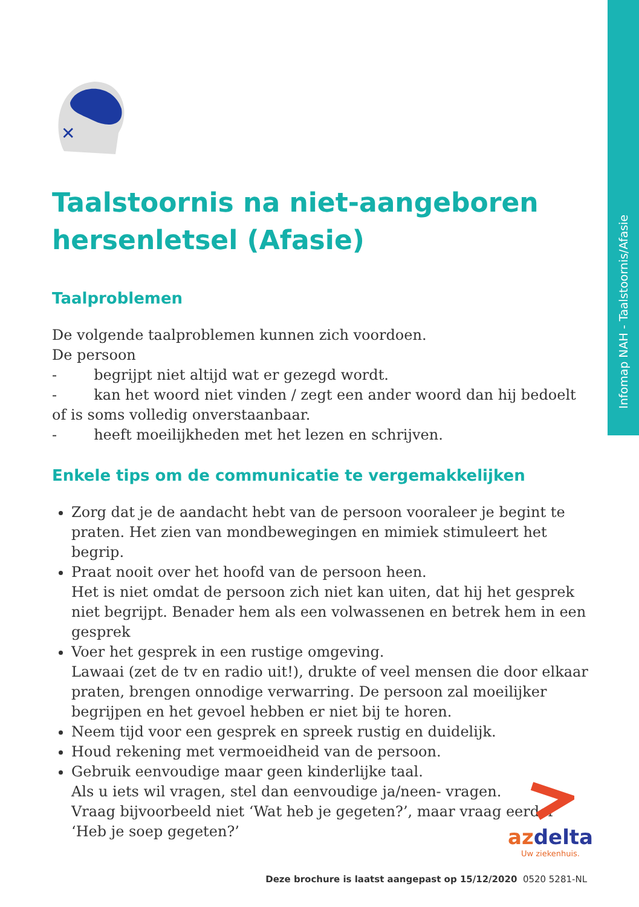Infomap NAH - Taalstoornis/Afasie
✕
Taalstoornis na niet-aangeboren hersenletsel (Afasie)
Taalproblemen
De volgende taalproblemen kunnen zich voordoen.
De persoon
- begrijpt niet altijd wat er gezegd wordt.
- kan het woord niet vinden / zegt een ander woord dan hij bedoelt of is soms volledig onverstaanbaar.
- heeft moeilijkheden met het lezen en schrijven.
Enkele tips om de communicatie te vergemakkelijken
Zorg dat je de aandacht hebt van de persoon vooraleer je begint te praten. Het zien van mondbewegingen en mimiek stimuleert het begrip.
Praat nooit over het hoofd van de persoon heen.
Het is niet omdat de persoon zich niet kan uiten, dat hij het gesprek niet begrijpt. Benader hem als een volwassenen en betrek hem in een gesprek
Voer het gesprek in een rustige omgeving.
Lawaai (zet de tv en radio uit!), drukte of veel mensen die door elkaar praten, brengen onnodige verwarring. De persoon zal moeilijker begrijpen en het gevoel hebben er niet bij te horen.
Neem tijd voor een gesprek en spreek rustig en duidelijk.
Houd rekening met vermoeidheid van de persoon.
Gebruik eenvoudige maar geen kinderlijke taal.
Als u iets wil vragen, stel dan eenvoudige ja/neen- vragen.
Vraag bijvoorbeeld niet ‘Wat heb je gegeten?’, maar vraag eerder ‘Heb je soep gegeten?’
az delta
Uw ziekenhuis.
Deze brochure is laatst aangepast op 15/12/2020 0520 5281-NL